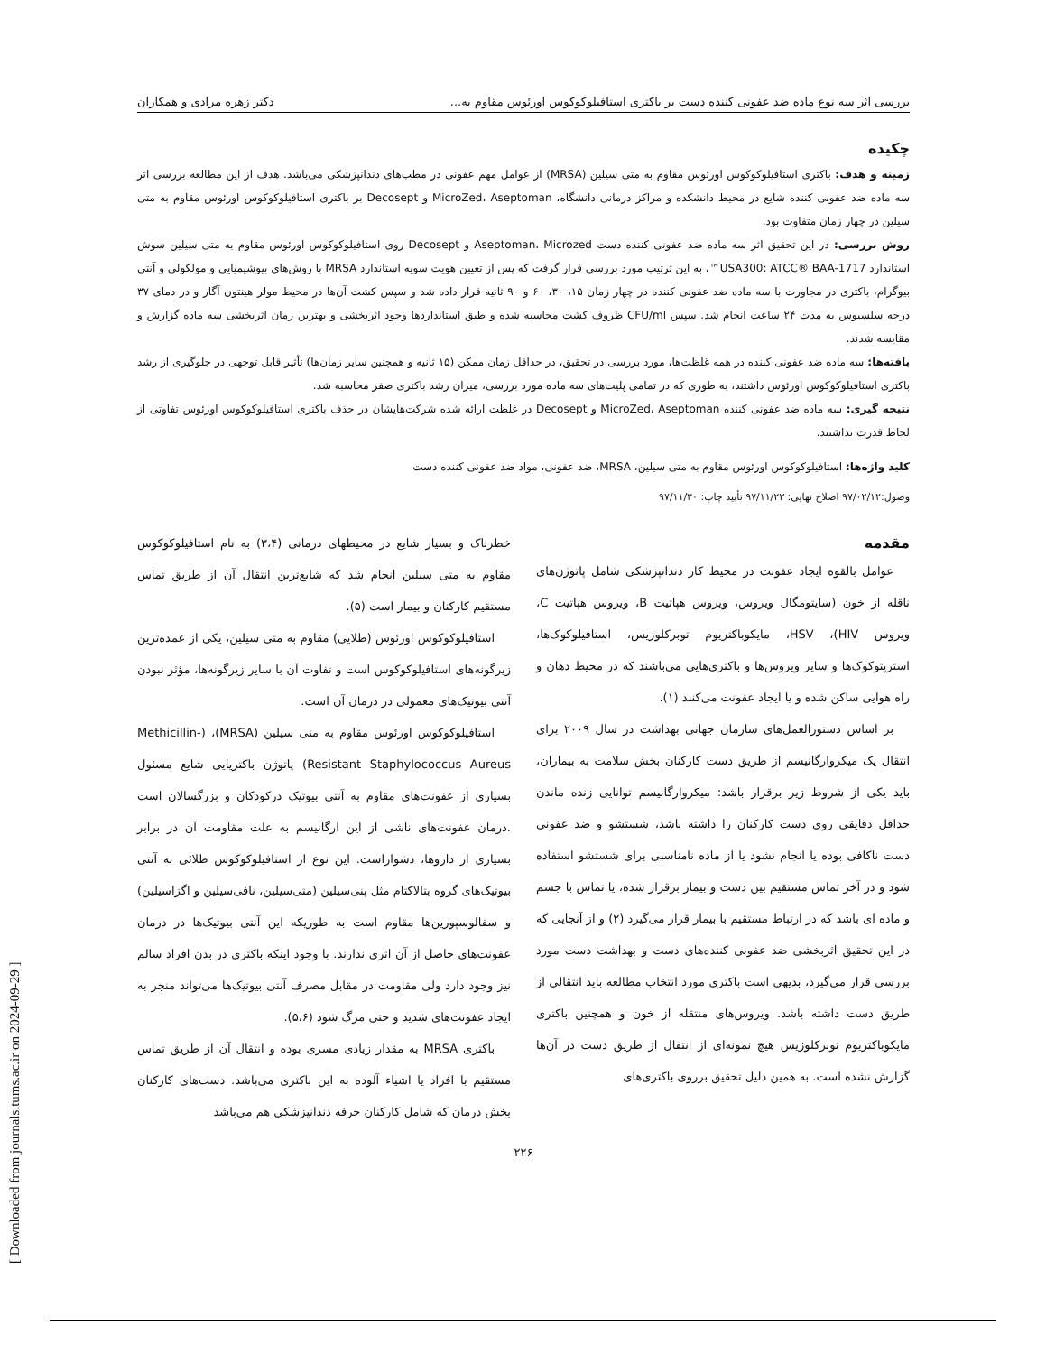بررسی اثر سه نوع ماده ضد عفونی کننده دست بر باکتری استافیلوکوکوس اورئوس مقاوم به... دکتر زهره مرادی و همکاران
چکیده
زمینه و هدف: باکتری استافیلوکوکوس اورئوس مقاوم به متی سیلین (MRSA) از عوامل مهم عفونی در مطب‌های دندانپزشکی می‌باشد. هدف از این مطالعه بررسی اثر سه ماده ضد عفونی کننده شایع در محیط دانشکده و مراکز درمانی دانشگاه، MicroZed، Aseptoman و Decosept بر باکتری استافیلوکوکوس اورئوس مقاوم به متی سیلین در چهار زمان متفاوت بود.
روش بررسی: در این تحقیق اثر سه ماده ضد عفونی کننده دست Aseptoman، Microzed و Decosept روی استافیلوکوکوس اورئوس مقاوم به متی سیلین سوش استاندارد USA300: ATCC® BAA-1717™، به این ترتیب مورد بررسی قرار گرفت که پس از تعیین هویت سویه استاندارد MRSA با روش‌های بیوشیمیایی و مولکولی و آنتی بیوگرام، باکتری در مجاورت با سه ماده ضد عفونی کننده در چهار زمان ۱۵، ۳۰، ۶۰ و ۹۰ ثانیه قرار داده شد و سپس کشت آن‌ها در محیط مولر هینتون آگار و در دمای ۳۷ درجه سلسیوس به مدت ۲۴ ساعت انجام شد. سپس CFU/ml ظروف کشت محاسبه شده و طبق استانداردها وجود اثربخشی و بهترین زمان اثربخشی سه ماده گزارش و مقایسه شدند.
یافته‌ها: سه ماده ضد عفونی کننده در همه غلظت‌ها، مورد بررسی در تحقیق، در حداقل زمان ممکن (۱۵ ثانیه و همچنین سایر زمان‌ها) تأثیر قابل توجهی در جلوگیری از رشد باکتری استافیلوکوکوس اورئوس داشتند، به طوری که در تمامی پلیت‌های سه ماده مورد بررسی، میزان رشد باکتری صفر محاسبه شد.
نتیجه گیری: سه ماده ضد عفونی کننده MicroZed، Aseptoman و Decosept در غلظت ارائه شده شرکت‌هایشان در حذف باکتری استافیلوکوکوس اورئوس تفاوتی از لحاظ قدرت نداشتند.
کلید واژه‌ها: استافیلوکوکوس اورئوس مقاوم به متی سیلین، MRSA، ضد عفونی، مواد ضد عفونی کننده دست
وصول:۹۷/۰۲/۱۲ اصلاح نهایی: ۹۷/۱۱/۲۳ تأیید چاپ: ۹۷/۱۱/۳۰
مقدمه
عوامل بالقوه ایجاد عفونت در محیط کار دندانپزشکی شامل پاتوژن‌های ناقله از خون (سایتومگال ویروس، ویروس هپاتیت B، ویروس هپاتیت C، ویروس HIV)، HSV، مایکوباکتریوم توبرکلوزیس، استافیلوکوک‌ها، استرپتوکوک‌ها و سایر ویروس‌ها و باکتری‌هایی می‌باشند که در محیط دهان و راه هوایی ساکن شده و یا ایجاد عفونت می‌کنند (۱).
بر اساس دستورالعمل‌های سازمان جهانی بهداشت در سال ۲۰۰۹ برای انتقال یک میکروارگانیسم از طریق دست کارکنان بخش سلامت به بیماران، باید یکی از شروط زیر برقرار باشد: میکروارگانیسم توانایی زنده ماندن حداقل دقایقی روی دست کارکنان را داشته باشد، شستشو و ضد عفونی دست ناکافی بوده یا انجام نشود یا از ماده نامناسبی برای شستشو استفاده شود و در آخر تماس مستقیم بین دست و بیمار برقرار شده، یا تماس با جسم و ماده ای باشد که در ارتباط مستقیم با بیمار قرار می‌گیرد (۲) و از آنجایی که در این تحقیق اثربخشی ضد عفونی کننده‌های دست و بهداشت دست مورد بررسی قرار می‌گیرد، بدیهی است باکتری مورد انتخاب مطالعه باید انتقالی از طریق دست داشته باشد. ویروس‌های منتقله از خون و همچنین باکتری مایکوباکتریوم توبرکلوزیس هیچ نمونه‌ای از انتقال از طریق دست در آن‌ها گزارش نشده است. به همین دلیل تحقیق برروی باکتری‌های
خطرناک و بسیار شایع در محیطهای درمانی (۳،۴) به نام استافیلوکوکوس مقاوم به متی سیلین انجام شد که شایع‌ترین انتقال آن از طریق تماس مستقیم کارکنان و بیمار است (۵).
استافیلوکوکوس اورئوس (طلایی) مقاوم به متی سیلین، یکی از عمده‌ترین زیرگونه‌های استافیلوکوکوس است و تفاوت آن با سایر زیرگونه‌ها، مؤثر نبودن آنتی بیوتیک‌های معمولی در درمان آن است.
استافیلوکوکوس اورئوس مقاوم به متی سیلین (MRSA)، (Methicillin-Resistant Staphylococcus Aureus) پاتوژن باکتریایی شایع مسئول بسیاری از عفونت‌های مقاوم به آنتی بیوتیک درکودکان و بزرگسالان است .درمان عفونت‌های ناشی از این ارگانیسم به علت مقاومت آن در برابر بسیاری از داروها، دشواراست. این نوع از استافیلوکوکوس طلائی به آنتی بیوتیک‌های گروه بتالاکتام مثل پنی‌سیلین (متی‌سیلین، نافی‌سیلین و اگزاسیلین) و سفالوسپورین‌ها مقاوم است به طوریکه این آنتی بیوتیک‌ها در درمان عفونت‌های حاصل از آن اثری ندارند. با وجود اینکه باکتری در بدن افراد سالم نیز وجود دارد ولی مقاومت در مقابل مصرف آنتی بیوتیک‌ها می‌تواند منجر به ایجاد عفونت‌های شدید و حتی مرگ شود (۵،۶).
باکتری MRSA به مقدار زیادی مسری بوده و انتقال آن از طریق تماس مستقیم با افراد یا اشیاء آلوده به این باکتری می‌باشد. دست‌های کارکنان بخش درمان که شامل کارکنان حرفه دندانپزشکی هم می‌باشد
۲۲۶
[ Downloaded from journals.tums.ac.ir on 2024-09-29 ]